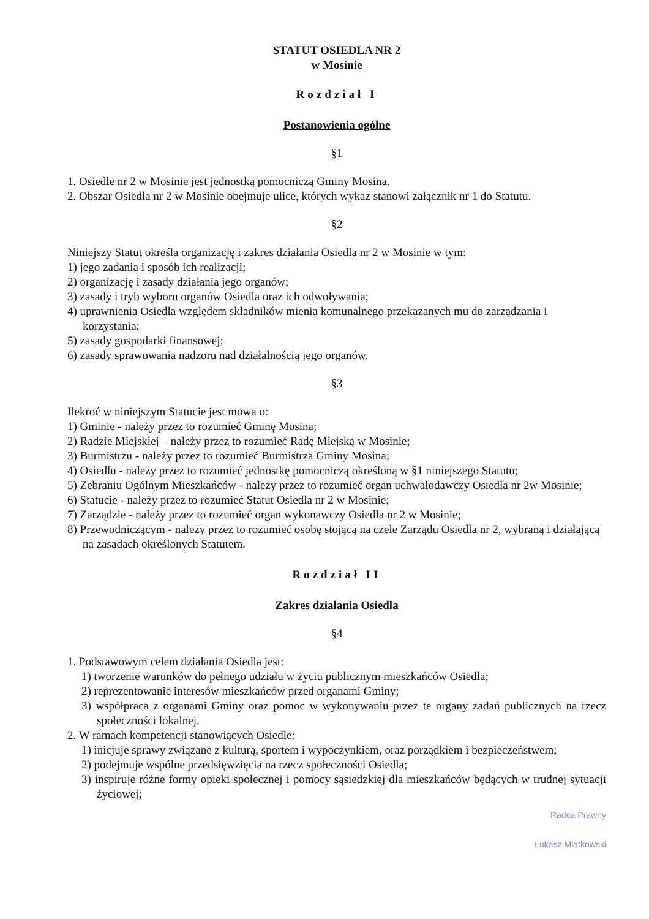STATUT OSIEDLA NR 2
w Mosinie
Rozdział I
Postanowienia ogólne
§1
1. Osiedle nr 2 w Mosinie jest jednostką pomocniczą Gminy Mosina.
2. Obszar Osiedla nr 2 w Mosinie obejmuje ulice, których wykaz stanowi załącznik nr 1 do Statutu.
§2
Niniejszy Statut określa organizację i zakres działania Osiedla nr 2 w Mosinie w tym:
1) jego zadania i sposób ich realizacji;
2) organizację i zasady działania jego organów;
3) zasady i tryb wyboru organów Osiedla oraz ich odwoływania;
4) uprawnienia Osiedla względem składników mienia komunalnego przekazanych mu do zarządzania i korzystania;
5) zasady gospodarki finansowej;
6) zasady sprawowania nadzoru nad działalnością jego organów.
§3
Ilekroć w niniejszym Statucie jest mowa o:
1) Gminie - należy przez to rozumieć Gminę Mosina;
2) Radzie Miejskiej – należy przez to rozumieć Radę Miejską w Mosinie;
3) Burmistrzu - należy przez to rozumieć Burmistrza Gminy Mosina;
4) Osiedlu - należy przez to rozumieć jednostkę pomocniczą określoną w §1 niniejszego Statutu;
5) Zebraniu Ogólnym Mieszkańców - należy przez to rozumieć organ uchwałodawczy Osiedla nr 2w Mosinie;
6) Statucie - należy przez to rozumieć Statut Osiedla nr 2 w Mosinie;
7) Zarządzie - należy przez to rozumieć organ wykonawczy Osiedla nr 2 w Mosinie;
8) Przewodniczącym - należy przez to rozumieć osobę stojącą na czele Zarządu Osiedla nr 2, wybraną i działającą na zasadach określonych Statutem.
Rozdział II
Zakres działania Osiedla
§4
1. Podstawowym celem działania Osiedla jest:
1) tworzenie warunków do pełnego udziału w życiu publicznym mieszkańców Osiedla;
2) reprezentowanie interesów mieszkańców przed organami Gminy;
3) współpraca z organami Gminy oraz pomoc w wykonywaniu przez te organy zadań publicznych na rzecz społeczności lokalnej.
2. W ramach kompetencji stanowiących Osiedle:
1) inicjuje sprawy związane z kulturą, sportem i wypoczynkiem, oraz porządkiem i bezpieczeństwem;
2) podejmuje wspólne przedsięwzięcia na rzecz społeczności Osiedla;
3) inspiruje różne formy opieki społecznej i pomocy sąsiedzkiej dla mieszkańców będących w trudnej sytuacji życiowej;
Radca Prawny
Łukasz Miatkowski